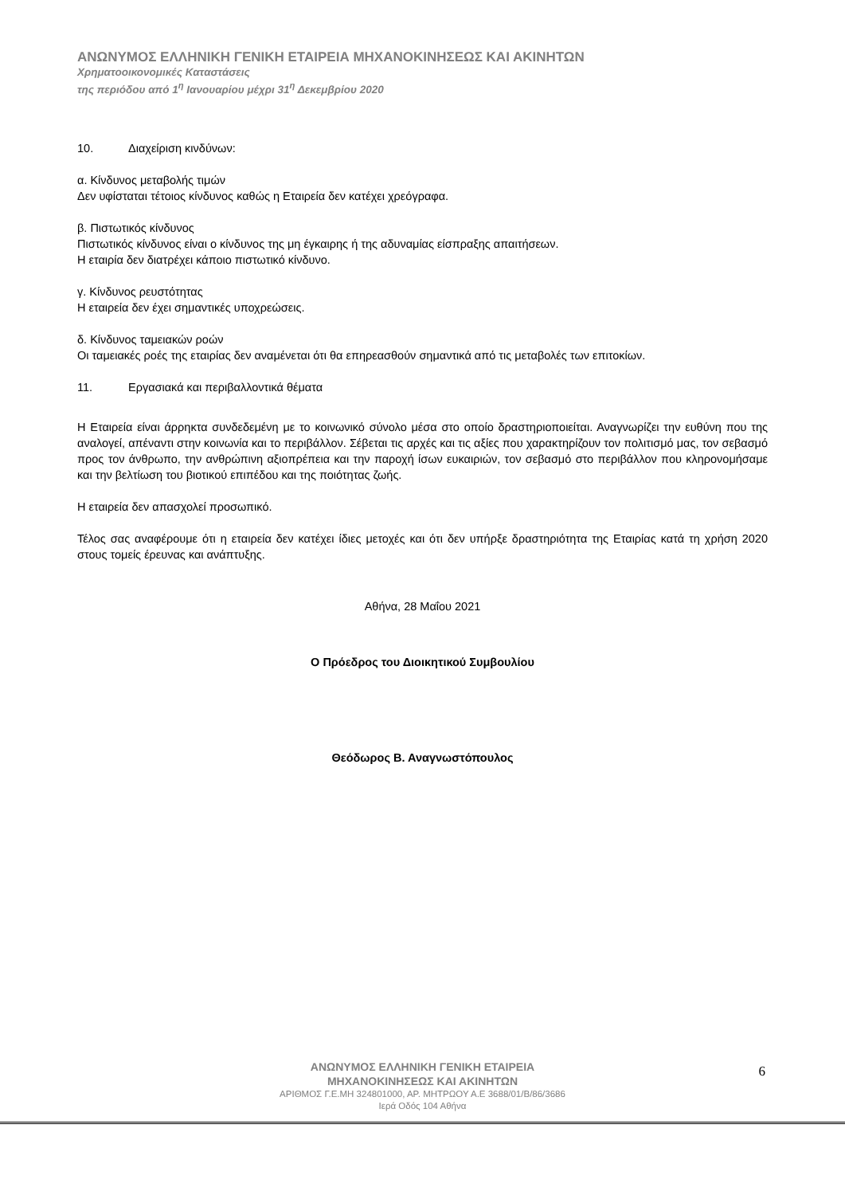ΑΝΩΝΥΜΟΣ ΕΛΛΗΝΙΚΗ ΓΕΝΙΚΗ ΕΤΑΙΡΕΙΑ ΜΗΧΑΝΟΚΙΝΗΣΕΩΣ ΚΑΙ ΑΚΙΝΗΤΩΝ
Χρηματοοικονομικές Καταστάσεις
της περιόδου από 1<sup>η</sup> Ιανουαρίου μέχρι 31<sup>η</sup> Δεκεμβρίου 2020
10. Διαχείριση κινδύνων:
α. Κίνδυνος μεταβολής τιμών
Δεν υφίσταται τέτοιος κίνδυνος καθώς η Εταιρεία δεν κατέχει χρεόγραφα.
β. Πιστωτικός κίνδυνος
Πιστωτικός κίνδυνος είναι ο κίνδυνος της μη έγκαιρης ή της αδυναμίας είσπραξης απαιτήσεων.
Η εταιρία δεν διατρέχει κάποιο πιστωτικό κίνδυνο.
γ. Κίνδυνος ρευστότητας
Η εταιρεία δεν έχει σημαντικές υποχρεώσεις.
δ. Κίνδυνος ταμειακών ροών
Οι ταμειακές ροές της εταιρίας δεν αναμένεται ότι θα επηρεασθούν σημαντικά από τις μεταβολές των επιτοκίων.
11. Εργασιακά και περιβαλλοντικά θέματα
Η Εταιρεία είναι άρρηκτα συνδεδεμένη με το κοινωνικό σύνολο μέσα στο οποίο δραστηριοποιείται. Αναγνωρίζει την ευθύνη που της αναλογεί, απέναντι στην κοινωνία και το περιβάλλον. Σέβεται τις αρχές και τις αξίες που χαρακτηρίζουν τον πολιτισμό μας, τον σεβασμό προς τον άνθρωπο, την ανθρώπινη αξιοπρέπεια και την παροχή ίσων ευκαιριών, τον σεβασμό στο περιβάλλον που κληρονομήσαμε και την βελτίωση του βιοτικού επιπέδου και της ποιότητας ζωής.
Η εταιρεία δεν απασχολεί προσωπικό.
Τέλος σας αναφέρουμε ότι η εταιρεία δεν κατέχει ίδιες μετοχές και ότι δεν υπήρξε δραστηριότητα της Εταιρίας κατά τη χρήση 2020 στους τομείς έρευνας και ανάπτυξης.
Αθήνα, 28 Μαΐου 2021
Ο Πρόεδρος του Διοικητικού Συμβουλίου
Θεόδωρος Β. Αναγνωστόπουλος
6
ΑΝΩΝΥΜΟΣ ΕΛΛΗΝΙΚΗ ΓΕΝΙΚΗ ΕΤΑΙΡΕΙΑ
ΜΗΧΑΝΟΚΙΝΗΣΕΩΣ ΚΑΙ ΑΚΙΝΗΤΩΝ
ΑΡΙΘΜΟΣ Γ.Ε.ΜΗ 324801000, ΑΡ. ΜΗΤΡΩΟΥ Α.Ε 3688/01/Β/86/3686
Ιερά Οδός 104 Αθήνα